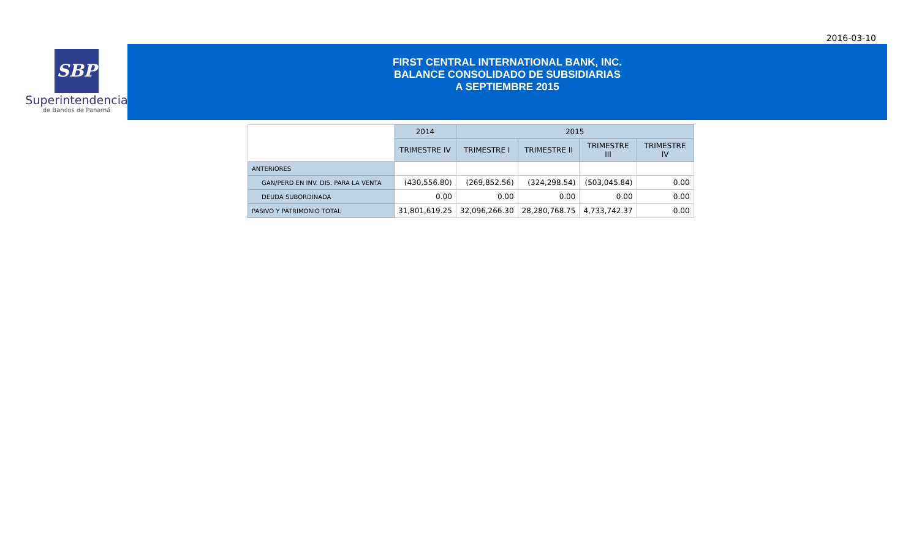2016-03-10
SBP
Superintendencia
de Bancos de Panamá
FIRST CENTRAL INTERNATIONAL BANK, INC.
BALANCE CONSOLIDADO DE SUBSIDIARIAS
A SEPTIEMBRE 2015
| | 2014 | 2015 | | | |
| | TRIMESTRE IV | TRIMESTRE I | TRIMESTRE II | TRIMESTRE III | TRIMESTRE IV |
| ANTERIORES | | | | | |
| GAN/PERD EN INV. DIS. PARA LA VENTA | (430,556.80) | (269,852.56) | (324,298.54) | (503,045.84) | 0.00 |
| DEUDA SUBORDINADA | 0.00 | 0.00 | 0.00 | 0.00 | 0.00 |
| PASIVO Y PATRIMONIO TOTAL | 31,801,619.25 | 32,096,266.30 | 28,280,768.75 | 4,733,742.37 | 0.00 |